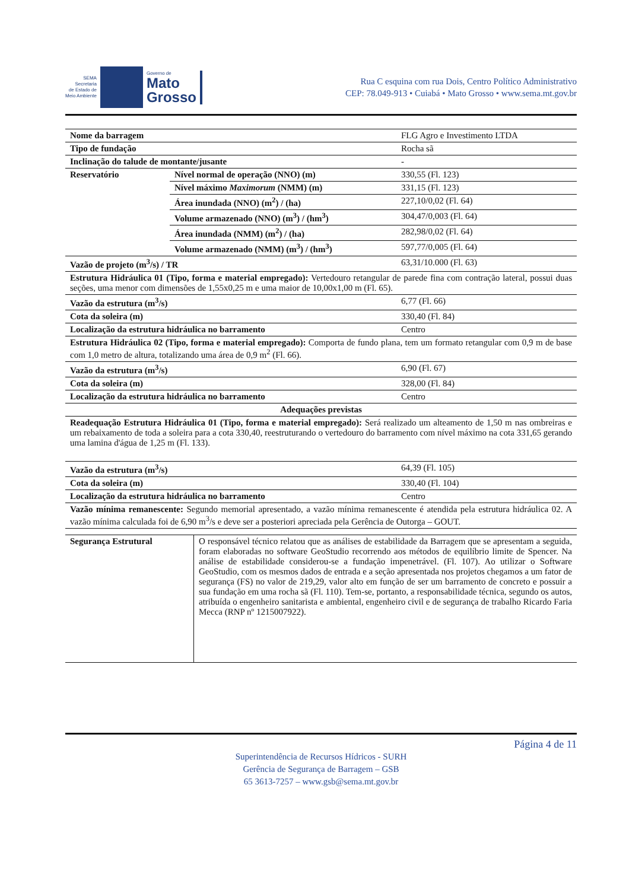SEMA
Secretaria
de Estado de
Meio Ambiente
Governo de
Mato
Grosso
Rua C esquina com rua Dois, Centro Político Administrativo
CEP: 78.049-913 • Cuiabá • Mato Grosso • www.sema.mt.gov.br
| Nome da barragem | | FLG Agro e Investimento LTDA |
| Tipo de fundação | | Rocha sã |
| Inclinação do talude de montante/jusante | | - |
| Reservatório | Nível normal de operação (NNO) (m) | 330,55 (Fl. 123) |
| | Nível máximo Maximorum (NMM) (m) | 331,15 (Fl. 123) |
| | Área inundada (NNO) (m<sup>2</sup>) / (ha) | 227,10/0,02 (Fl. 64) |
| | Volume armazenado (NNO) (m<sup>3</sup>) / (hm<sup>3</sup>) | 304,47/0,003 (Fl. 64) |
| | Área inundada (NMM) (m<sup>2</sup>) / (ha) | 282,98/0,02 (Fl. 64) |
| | Volume armazenado (NMM) (m<sup>3</sup>) / (hm<sup>3</sup>) | 597,77/0,005 (Fl. 64) |
| Vazão de projeto (m<sup>3</sup>/s) / TR | | 63,31/10.000 (Fl. 63) |
| Estrutura Hidráulica 01 (Tipo, forma e material empregado): Vertedouro retangular de parede fina com contração lateral, possui duas seções, uma menor com dimensões de 1,55x0,25 m e uma maior de 10,00x1,00 m (Fl. 65). | | |
| Vazão da estrutura (m<sup>3</sup>/s) | | 6,77 (Fl. 66) |
| Cota da soleira (m) | | 330,40 (Fl. 84) |
| Localização da estrutura hidráulica no barramento | | Centro |
| Estrutura Hidráulica 02 (Tipo, forma e material empregado): Comporta de fundo plana, tem um formato retangular com 0,9 m de base com 1,0 metro de altura, totalizando uma área de 0,9 m<sup>2</sup> (Fl. 66). | | |
| Vazão da estrutura (m<sup>3</sup>/s) | | 6,90 (Fl. 67) |
| Cota da soleira (m) | | 328,00 (Fl. 84) |
| Localização da estrutura hidráulica no barramento | | Centro |
| Adequações previstas | | |
| Readequação Estrutura Hidráulica 01 (Tipo, forma e material empregado): Será realizado um alteamento de 1,50 m nas ombreiras e um rebaixamento de toda a soleira para a cota 330,40, reestruturando o vertedouro do barramento com nível máximo na cota 331,65 gerando uma lamina d'água de 1,25 m (Fl. 133). | | |
| Vazão da estrutura (m<sup>3</sup>/s) | | 64,39 (Fl. 105) |
| Cota da soleira (m) | | 330,40 (Fl. 104) |
| Localização da estrutura hidráulica no barramento | | Centro |
| Vazão mínima remanescente: Segundo memorial apresentado, a vazão mínima remanescente é atendida pela estrutura hidráulica 02. A vazão mínima calculada foi de 6,90 m<sup>3</sup>/s e deve ser a posteriori apreciada pela Gerência de Outorga – GOUT. | | |
| Segurança Estrutural | O responsável técnico relatou que as análises de estabilidade da Barragem que se apresentam a seguida, foram elaboradas no software GeoStudio recorrendo aos métodos de equilíbrio limite de Spencer. Na análise de estabilidade considerou-se a fundação impenetrável. (Fl. 107). Ao utilizar o Software GeoStudio, com os mesmos dados de entrada e a seção apresentada nos projetos chegamos a um fator de segurança (FS) no valor de 219,29, valor alto em função de ser um barramento de concreto e possuir a sua fundação em uma rocha sã (Fl. 110). Tem-se, portanto, a responsabilidade técnica, segundo os autos, atribuída o engenheiro sanitarista e ambiental, engenheiro civil e de segurança de trabalho Ricardo Faria Mecca (RNP nº 1215007922). |
Página 4 de 11
Superintendência de Recursos Hídricos - SURH
Gerência de Segurança de Barragem – GSB
65 3613-7257 – www.gsb@sema.mt.gov.br